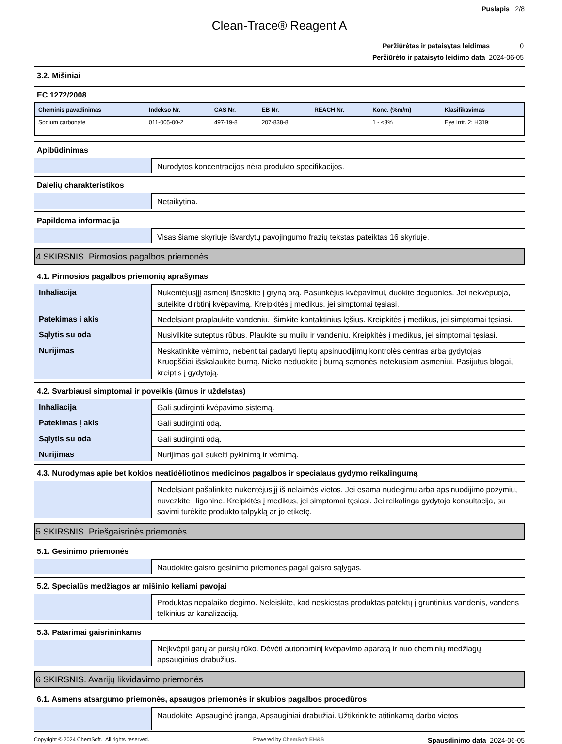Puslapis 2/8
Clean-Trace® Reagent A
| Peržiūrėtas ir pataisytas leidimas 0 |
| Peržiūrėto ir pataisyto leidimo data 2024-06-05 |
3.2. Mišiniai
EC 1272/2008
| Cheminis pavadinimas | Indekso Nr. | CAS Nr. | EB Nr. | REACH Nr. | Konc. (%m/m) | Klasifikavimas |
| --- | --- | --- | --- | --- | --- | --- |
| Sodium carbonate | 011-005-00-2 | 497-19-8 | 207-838-8 | | 1 - <3% | Eye Irrit. 2: H319; |
Apibūdinimas
| | Nurodytos koncentracijos nėra produkto specifikacijos. |
Dalelių charakteristikos
| | Netaikytina. |
Papildoma informacija
| | Visas šiame skyriuje išvardytų pavojingumo frazių tekstas pateiktas 16 skyriuje. |
4 SKIRSNIS. Pirmosios pagalbos priemonės
4.1. Pirmosios pagalbos priemonių aprašymas
| Inhaliacija | Nukentėjusįjį asmenį išneškite į gryną orą. Pasunkėjus kvėpavimui, duokite deguonies. Jei nekvėpuoja, suteikite dirbtinį kvėpavimą. Kreipkitės į medikus, jei simptomai tęsiasi. |
| Patekimas į akis | Nedelsiant praplaukite vandeniu. Išimkite kontaktinius lęšius. Kreipkitės į medikus, jei simptomai tęsiasi. |
| Sąlytis su oda | Nusivilkite suteptus rūbus. Plaukite su muilu ir vandeniu. Kreipkitės į medikus, jei simptomai tęsiasi. |
| Nurijimas | Neskatinkite vėmimo, nebent tai padaryti lieptų apsinuodijimų kontrolės centras arba gydytojas. Kruopščiai išskalaukite burną. Nieko neduokite į burną sąmonės netekusiam asmeniui. Pasijutus blogai, kreiptis į gydytoją. |
4.2. Svarbiausi simptomai ir poveikis (ūmus ir uždelstas)
| Inhaliacija | Gali sudirginti kvėpavimo sistemą. |
| Patekimas į akis | Gali sudirginti odą. |
| Sąlytis su oda | Gali sudirginti odą. |
| Nurijimas | Nurijimas gali sukelti pykinimą ir vėmimą. |
4.3. Nurodymas apie bet kokios neatidėliotinos medicinos pagalbos ir specialaus gydymo reikalingumą
| | Nedelsiant pašalinkite nukentėjusįjį iš nelaimės vietos. Jei esama nudegimu arba apsinuodijimo pozymiu, nuvezkite i ligonine. Kreipkitės į medikus, jei simptomai tęsiasi. Jei reikalinga gydytojo konsultacija, su savimi turėkite produkto talpyklą ar jo etiketę. |
5 SKIRSNIS. Priešgaisrinės priemonės
5.1. Gesinimo priemonės
| | Naudokite gaisro gesinimo priemones pagal gaisro sąlygas. |
5.2. Specialūs medžiagos ar mišinio keliami pavojai
| | Produktas nepalaiko degimo. Neleiskite, kad neskiestas produktas patektų į gruntinius vandenis, vandens telkinius ar kanalizaciją. |
5.3. Patarimai gaisrininkams
| | Neįkvėpti garų ar purslų rūko. Dėvėti autonominį kvėpavimo aparatą ir nuo cheminių medžiagų apsauginius drabužius. |
6 SKIRSNIS. Avarijų likvidavimo priemonės
6.1. Asmens atsargumo priemonės, apsaugos priemonės ir skubios pagalbos procedūros
| | Naudokite: Apsauginė įranga, Apsauginiai drabužiai. Užtikrinkite atitinkamą darbo vietos |
Copyright © 2024 ChemSoft. All rights reserved. Powered by ChemSoft EH&S Spausdinimo data 2024-06-05